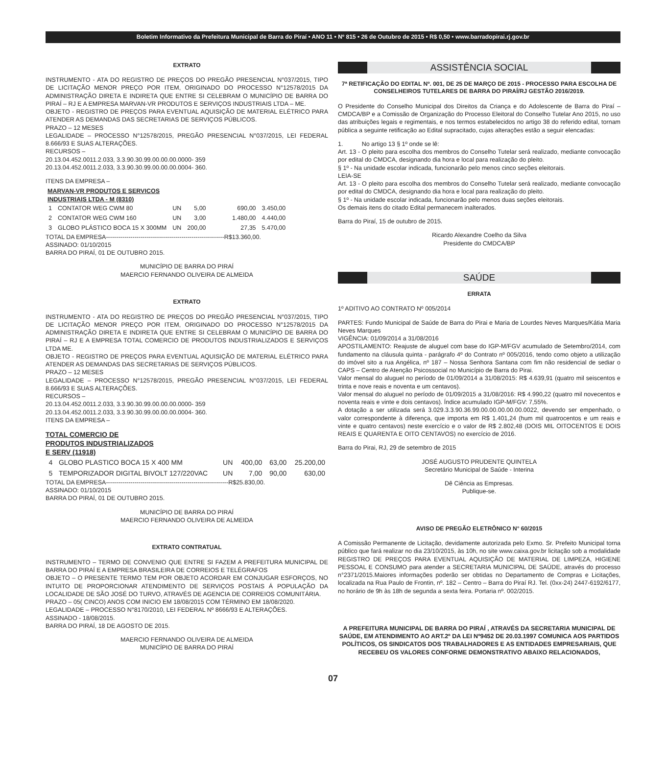Boletim Informativo da Prefeitura Municipal de Barra do Piraí • ANO 11 • Nº 815 • 26 de Outubro de 2015 • R$ 0,50 • www.barradopirai.rj.gov.br
EXTRATO
INSTRUMENTO - ATA DO REGISTRO DE PREÇOS DO PREGÃO PRESENCIAL N°037/2015, TIPO DE LICITAÇÃO MENOR PREÇO POR ITEM, ORIGINADO DO PROCESSO N°12578/2015 DA ADMINISTRAÇÃO DIRETA E INDIRETA QUE ENTRE SI CELEBRAM O MUNICÍPIO DE BARRA DO PIRAÍ – RJ E A EMPRESA MARVAN-VR PRODUTOS E SERVIÇOS INDUSTRIAIS LTDA – ME.
OBJETO - REGISTRO DE PREÇOS PARA EVENTUAL AQUISIÇÃO DE MATERIAL ELÉTRICO PARA ATENDER AS DEMANDAS DAS SECRETARIAS DE SERVIÇOS PÚBLICOS.
PRAZO – 12 MESES
LEGALIDADE – PROCESSO N°12578/2015, PREGÃO PRESENCIAL N°037/2015, LEI FEDERAL 8.666/93 E SUAS ALTERAÇÕES.
RECURSOS –
20.13.04.452.0011.2.033, 3.3.90.30.99.00.00.00.0000- 359
20.13.04.452.0011.2.033, 3.3.90.30.99.00.00.00.0004- 360.
ITENS DA EMPRESA –
MARVAN-VR PRODUTOS E SERVICOS
INDUSTRIAIS LTDA - M (8310)
| 1 | CONTATOR WEG CWM 80 | UN | 5,00 | 690,00 | 3.450,00 |
| 2 | CONTATOR WEG CWM 160 | UN | 3,00 | 1.480,00 | 4.440,00 |
| 3 | GLOBO PLÁSTICO BOCA 15 X 300MM | UN | 200,00 | 27,35 | 5.470,00 |
TOTAL DA EMPRESA----------------------------------------------------------R$13.360,00.
ASSINADO: 01/10/2015
BARRA DO PIRAÍ, 01 DE OUTUBRO 2015.
MUNICÍPIO DE BARRA DO PIRAÍ
MAERCIO FERNANDO OLIVEIRA DE ALMEIDA
EXTRATO
INSTRUMENTO - ATA DO REGISTRO DE PREÇOS DO PREGÃO PRESENCIAL N°037/2015, TIPO DE LICITAÇÃO MENOR PREÇO POR ITEM, ORIGINADO DO PROCESSO N°12578/2015 DA ADMINISTRAÇÃO DIRETA E INDIRETA QUE ENTRE SI CELEBRAM O MUNICÍPIO DE BARRA DO PIRAÍ – RJ E A EMPRESA TOTAL COMERCIO DE PRODUTOS INDUSTRIALIZADOS E SERVIÇOS LTDA ME.
OBJETO - REGISTRO DE PREÇOS PARA EVENTUAL AQUISIÇÃO DE MATERIAL ELÉTRICO PARA ATENDER AS DEMANDAS DAS SECRETARIAS DE SERVIÇOS PÚBLICOS.
PRAZO – 12 MESES
LEGALIDADE – PROCESSO N°12578/2015, PREGÃO PRESENCIAL N°037/2015, LEI FEDERAL 8.666/93 E SUAS ALTERAÇÕES.
RECURSOS –
20.13.04.452.0011.2.033, 3.3.90.30.99.00.00.00.0000- 359
20.13.04.452.0011.2.033, 3.3.90.30.99.00.00.00.0004- 360.
ITENS DA EMPRESA –
TOTAL COMERCIO DE
PRODUTOS INDUSTRIALIZADOS
E SERV (11918)
| 4 | GLOBO PLASTICO BOCA 15 X 400 MM | UN | 400,00 | 63,00 | 25.200,00 |
| 5 | TEMPORIZADOR DIGITAL BIVOLT 127/220VAC | UN | 7,00 | 90,00 | 630,00 |
TOTAL DA EMPRESA------------------------------------------------------------R$25.830,00.
ASSINADO: 01/10/2015
BARRA DO PIRAÍ, 01 DE OUTUBRO 2015.
MUNICÍPIO DE BARRA DO PIRAÍ
MAERCIO FERNANDO OLIVEIRA DE ALMEIDA
EXTRATO CONTRATUAL
INSTRUMENTO – TERMO DE CONVENIO QUE ENTRE SI FAZEM A PREFEITURA MUNICIPAL DE BARRA DO PIRAÍ E A EMPRESA BRASILEIRA DE CORREIOS E TELÉGRAFOS
OBJETO – O PRESENTE TERMO TEM POR OBJETO ACORDAR EM CONJUGAR ESFORÇOS, NO INTUITO DE PROPORCIONAR ATENDIMENTO DE SERVIÇOS POSTAIS Á POPULAÇÃO DA LOCALIDADE DE SÃO JOSÉ DO TURVO, ATRAVÉS DE AGENCIA DE CORREIOS COMUNITÁRIA.
PRAZO – 05( CINCO) ANOS COM INICIO EM 18/08/2015 COM TÉRMINO EM 18/08/2020.
LEGALIDADE – PROCESSO N°8170/2010, LEI FEDERAL Nº 8666/93 E ALTERAÇÕES.
ASSINADO - 18/08/2015.
BARRA DO PIRAÍ, 18 DE AGOSTO DE 2015.
MAERCIO FERNANDO OLIVEIRA DE ALMEIDA
MUNICÍPIO DE BARRA DO PIRAÍ
ASSISTÊNCIA SOCIAL
7ª RETIFICAÇÃO DO EDITAL Nº. 001, DE 25 DE MARÇO DE 2015 - PROCESSO PARA ESCOLHA DE CONSELHEIROS TUTELARES DE BARRA DO PIRAÍ/RJ GESTÃO 2016/2019.
O Presidente do Conselho Municipal dos Direitos da Criança e do Adolescente de Barra do Piraí – CMDCA/BP e a Comissão de Organização do Processo Eleitoral do Conselho Tutelar Ano 2015, no uso das atribuições legais e regimentais, e nos termos estabelecidos no artigo 38 do referido edital, tornam pública a seguinte retificação ao Edital supracitado, cujas alterações estão a seguir elencadas:
1. No artigo 13 § 1º onde se lê:
Art. 13 - O pleito para escolha dos membros do Conselho Tutelar será realizado, mediante convocação por edital do CMDCA, designando dia hora e local para realização do pleito.
§ 1º - Na unidade escolar indicada, funcionarão pelo menos cinco seções eleitorais.
LEIA-SE
Art. 13 - O pleito para escolha dos membros do Conselho Tutelar será realizado, mediante convocação por edital do CMDCA, designando dia hora e local para realização do pleito.
§ 1º - Na unidade escolar indicada, funcionarão pelo menos duas seções eleitorais.
Os demais itens do citado Edital permanecem inalterados.
Barra do Piraí, 15 de outubro de 2015.
Ricardo Alexandre Coelho da Silva
Presidente do CMDCA/BP
SAÚDE
ERRATA
1º ADITIVO AO CONTRATO Nº 005/2014
PARTES: Fundo Municipal de Saúde de Barra do Pirai e Maria de Lourdes Neves Marques/Kátia Maria Neves Marques
VIGÊNCIA: 01/09/2014 a 31/08/2016
APOSTILAMENTO: Reajuste de aluguel com base do IGP-M/FGV acumulado de Setembro/2014, com fundamento na cláusula quinta - parágrafo 4º do Contrato nº 005/2016, tendo como objeto a utilização do imóvel sito a rua Angélica, nº 187 – Nossa Senhora Santana com fim não residencial de sediar o CAPS – Centro de Atenção Psicossocial no Município de Barra do Pirai.
Valor mensal do aluguel no período de 01/09/2014 a 31/08/2015: R$ 4.639,91 (quatro mil seiscentos e trinta e nove reais e noventa e um centavos).
Valor mensal do aluguel no período de 01/09/2015 a 31/08/2016: R$ 4.990,22 (quatro mil novecentos e noventa reais e vinte e dois centavos). Índice acumulado IGP-M/FGV: 7,55%.
A dotação a ser utilizada será 3.029.3.3.90.36.99.00.00.00.00.00.0022, devendo ser empenhado, o valor correspondente à diferença, que importa em R$ 1.401,24 (hum mil quatrocentos e um reais e vinte e quatro centavos) neste exercício e o valor de R$ 2.802,48 (DOIS MIL OITOCENTOS E DOIS REAIS E QUARENTA E OITO CENTAVOS) no exercício de 2016.
Barra do Pirai, RJ, 29 de setembro de 2015
JOSÉ AUGUSTO PRUDENTE QUINTELA
Secretário Municipal de Saúde - Interina
Dê Ciência as Empresas.
Publique-se.
AVISO DE PREGÃO ELETRÔNICO N° 60/2015
A Comissão Permanente de Licitação, devidamente autorizada pelo Exmo. Sr. Prefeito Municipal torna público que fará realizar no dia 23/10/2015, às 10h, no site www.caixa.gov.br licitação sob a modalidade REGISTRO DE PREÇOS PARA EVENTUAL AQUISIÇÃO DE MATERIAL DE LIMPEZA, HIGIENE PESSOAL E CONSUMO para atender a SECRETARIA MUNICIPAL DE SAÚDE, através do processo n°2371/2015.Maiores informações poderão ser obtidas no Departamento de Compras e Licitações, localizada na Rua Paulo de Frontin, nº. 182 – Centro – Barra do Piraí RJ. Tel. (0xx-24) 2447-6192/6177, no horário de 9h às 18h de segunda a sexta feira. Portaria nº. 002/2015.
A PREFEITURA MUNICIPAL DE BARRA DO PIRAÍ , ATRAVÉS DA SECRETARIA MUNICIPAL DE SAÚDE, EM ATENDIMENTO AO ART.2º DA LEI Nº9452 DE 20.03.1997 COMUNICA AOS PARTIDOS POLÍTICOS, OS SINDICATOS DOS TRABALHADORES E AS ENTIDADES EMPRESARIAIS, QUE RECEBEU OS VALORES CONFORME DEMONSTRATIVO ABAIXO RELACIONADOS,
07